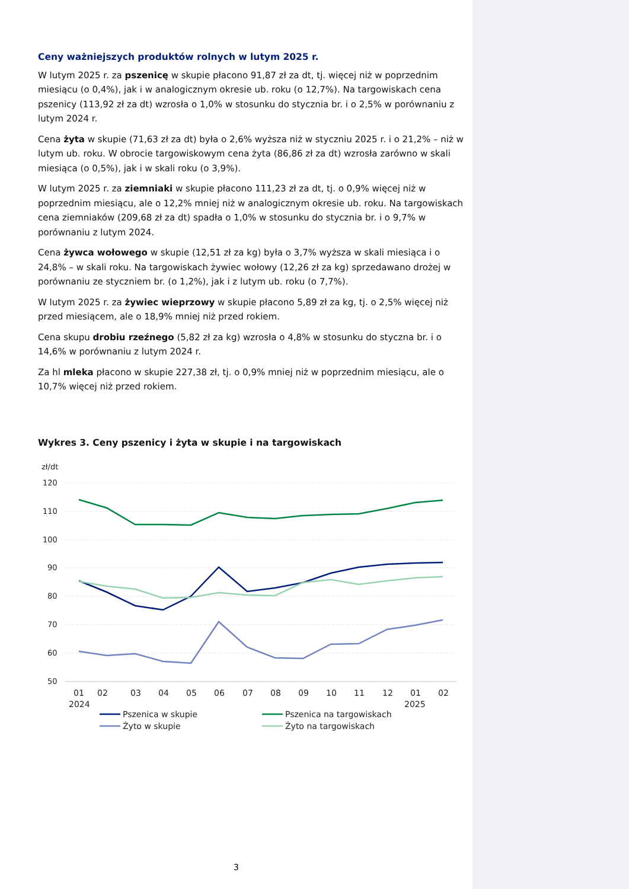Ceny ważniejszych produktów rolnych w lutym 2025 r.
W lutym 2025 r. za pszenicę w skupie płacono 91,87 zł za dt, tj. więcej niż w poprzednim miesiącu (o 0,4%), jak i w analogicznym okresie ub. roku (o 12,7%). Na targowiskach cena pszenicy (113,92 zł za dt) wzrosła o 1,0% w stosunku do stycznia br. i o 2,5% w porównaniu z lutym 2024 r.
Cena żyta w skupie (71,63 zł za dt) była o 2,6% wyższa niż w styczniu 2025 r. i o 21,2% – niż w lutym ub. roku. W obrocie targowiskowym cena żyta (86,86 zł za dt) wzrosła zarówno w skali miesiąca (o 0,5%), jak i w skali roku (o 3,9%).
W lutym 2025 r. za ziemniaki w skupie płacono 111,23 zł za dt, tj. o 0,9% więcej niż w poprzednim miesiącu, ale o 12,2% mniej niż w analogicznym okresie ub. roku. Na targowiskach cena ziemniaków (209,68 zł za dt) spadła o 1,0% w stosunku do stycznia br. i o 9,7% w porównaniu z lutym 2024.
Cena żywca wołowego w skupie (12,51 zł za kg) była o 3,7% wyższa w skali miesiąca i o 24,8% – w skali roku. Na targowiskach żywiec wołowy (12,26 zł za kg) sprzedawano drożej w porównaniu ze styczniem br. (o 1,2%), jak i z lutym ub. roku (o 7,7%).
W lutym 2025 r. za żywiec wieprzowy w skupie płacono 5,89 zł za kg, tj. o 2,5% więcej niż przed miesiącem, ale o 18,9% mniej niż przed rokiem.
Cena skupu drobiu rzeźnego (5,82 zł za kg) wzrosła o 4,8% w stosunku do styczna br. i o 14,6% w porównaniu z lutym 2024 r.
Za hl mleka płacono w skupie 227,38 zł, tj. o 0,9% mniej niż w poprzednim miesiącu, ale o 10,7% więcej niż przed rokiem.
Wykres 3. Ceny pszenicy i żyta w skupie i na targowiskach
zł/dt
120
110
100
90
80
70
60
50
01
02
03
04
05
06
07
08
09
10
11
12
01
02
2024
2025
Pszenica w skupie
Pszenica na targowiskach
Żyto w skupie
Żyto na targowiskach
3